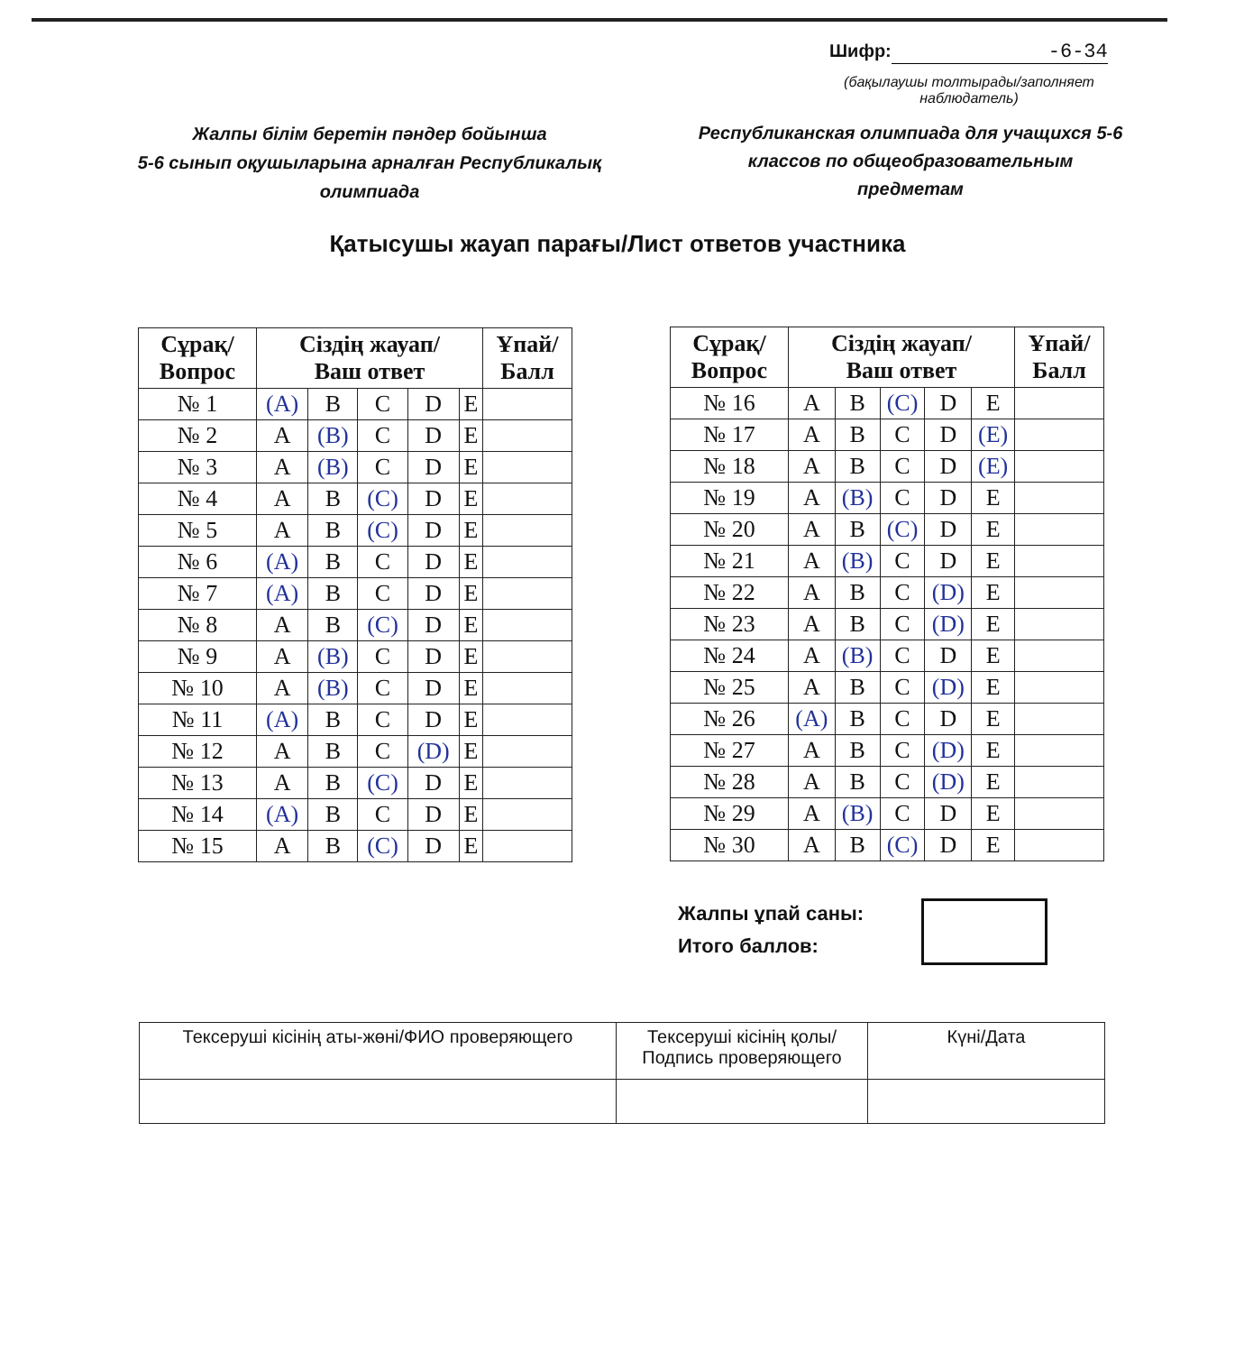Шифр: -6-34
(бақылаушы толтырады/заполняет наблюдатель)
Жалпы білім беретін пәндер бойынша
5-6 сынып оқушыларына арналған Республикалық олимпиада
Республиканская олимпиада для учащихся 5-6 классов по общеобразовательным предметам
Қатысушы жауап парағы/Лист ответов участника
| Сұрақ/ Вопрос | Сіздің жауап/ Ваш ответ | | | | | Ұпай/ Балл |
| --- | --- | --- | --- | --- | --- | --- |
| № 1 | (A) | B | C | D | E | |
| № 2 | A | (B) | C | D | E | |
| № 3 | A | (B) | C | D | E | |
| № 4 | A | B | (C) | D | E | |
| № 5 | A | B | (C) | D | E | |
| № 6 | (A) | B | C | D | E | |
| № 7 | (A) | B | C | D | E | |
| № 8 | A | B | (C) | D | E | |
| № 9 | A | (B) | C | D | E | |
| № 10 | A | (B) | C | D | E | |
| № 11 | (A) | B | C | D | E | |
| № 12 | A | B | C | (D) | E | |
| № 13 | A | B | (C) | D | E | |
| № 14 | (A) | B | C | D | E | |
| № 15 | A | B | (C) | D | E | |
| Сұрақ/ Вопрос | Сіздің жауап/ Ваш ответ | | | | | Ұпай/ Балл |
| --- | --- | --- | --- | --- | --- | --- |
| № 16 | A | B | (C) | D | E | |
| № 17 | A | B | C | D | (E) | |
| № 18 | A | B | C | D | (E) | |
| № 19 | A | (B) | C | D | E | |
| № 20 | A | B | (C) | D | E | |
| № 21 | A | (B) | C | D | E | |
| № 22 | A | B | C | (D) | E | |
| № 23 | A | B | C | (D) | E | |
| № 24 | A | (B) | C | D | E | |
| № 25 | A | B | C | (D) | E | |
| № 26 | (A) | B | C | D | E | |
| № 27 | A | B | C | (D) | E | |
| № 28 | A | B | C | (D) | E | |
| № 29 | A | (B) | C | D | E | |
| № 30 | A | B | (C) | D | E | |
Жалпы ұпай саны:
Итого баллов:
| Тексеруші кісінің аты-жөні/ФИО проверяющего | Тексеруші кісінің қолы/ Подпись проверяющего | Күні/Дата |